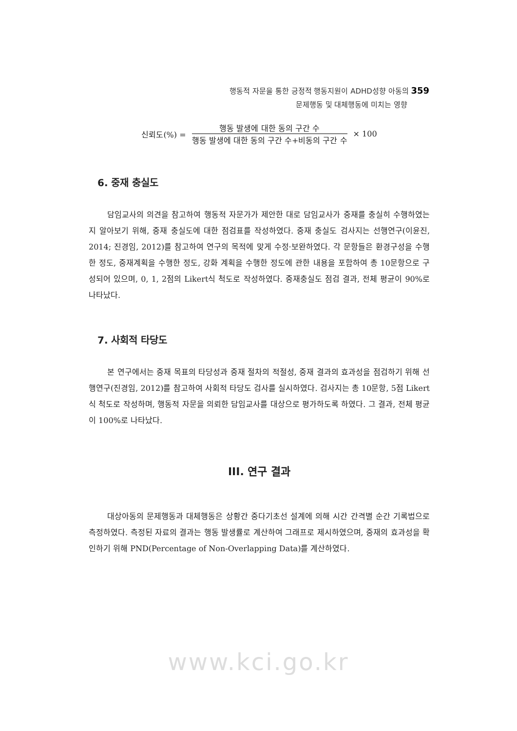행동적 자문을 통한 긍정적 행동지원이 ADHD성향 아동의 359
문제행동 및 대체행동에 미치는 영향
신뢰도(%) =
행동 발생에 대한 동의 구간 수
행동 발생에 대한 동의 구간 수+비동의 구간 수
× 100
6. 중재 충실도
담임교사의 의견을 참고하여 행동적 자문가가 제안한 대로 담임교사가 중재를 충실히 수행하였는지 알아보기 위해, 중재 충실도에 대한 점검표를 작성하였다. 중재 충실도 검사지는 선행연구(이윤진, 2014; 진경임, 2012)를 참고하여 연구의 목적에 맞게 수정·보완하였다. 각 문항들은 환경구성을 수행한 정도, 중재계획을 수행한 정도, 강화 계획을 수행한 정도에 관한 내용을 포함하여 총 10문항으로 구성되어 있으며, 0, 1, 2점의 Likert식 척도로 작성하였다. 중재충실도 점검 결과, 전체 평균이 90%로 나타났다.
7. 사회적 타당도
본 연구에서는 중재 목표의 타당성과 중재 절차의 적절성, 중재 결과의 효과성을 점검하기 위해 선행연구(진경임, 2012)를 참고하여 사회적 타당도 검사를 실시하였다. 검사지는 총 10문항, 5점 Likert식 척도로 작성하며, 행동적 자문을 의뢰한 담임교사를 대상으로 평가하도록 하였다. 그 결과, 전체 평균이 100%로 나타났다.
III. 연구 결과
대상아동의 문제행동과 대체행동은 상황간 중다기초선 설계에 의해 시간 간격별 순간 기록법으로 측정하였다. 측정된 자료의 결과는 행동 발생률로 계산하여 그래프로 제시하였으며, 중재의 효과성을 확인하기 위해 PND(Percentage of Non-Overlapping Data)를 계산하였다.
www.kci.go.kr